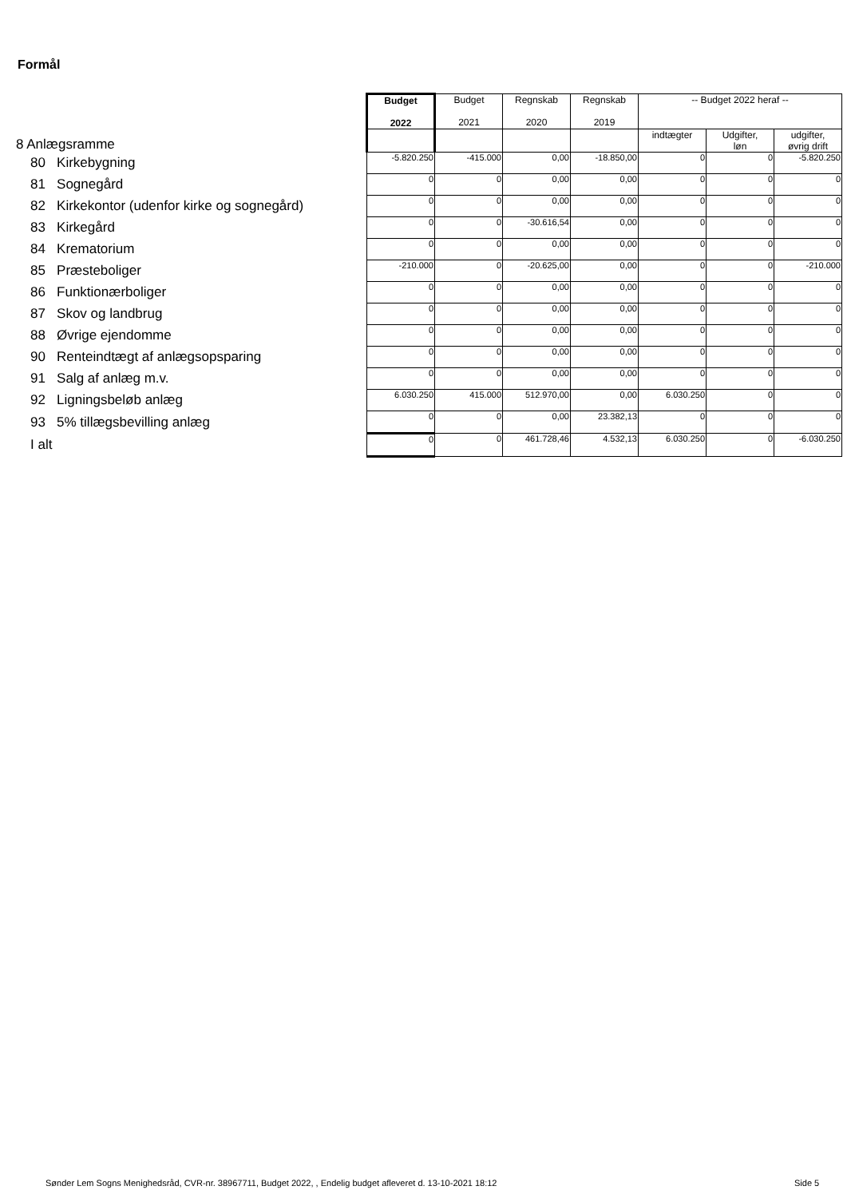Formål
| 8 Anlægsramme | Budget 2022 | Budget 2021 | Regnskab 2020 | Regnskab 2019 | -- Budget 2022 heraf -- | | |
| | | | | | indtægter | Udgifter, løn | udgifter, øvrig drift |
| 80 Kirkebygning | -5.820.250 | -415.000 | 0,00 | -18.850,00 | 0 | 0 | -5.820.250 |
| 81 Sognegård | 0 | 0 | 0,00 | 0,00 | 0 | 0 | 0 |
| 82 Kirkekontor (udenfor kirke og sognegård) | 0 | 0 | 0,00 | 0,00 | 0 | 0 | 0 |
| 83 Kirkegård | 0 | 0 | -30.616,54 | 0,00 | 0 | 0 | 0 |
| 84 Krematorium | 0 | 0 | 0,00 | 0,00 | 0 | 0 | 0 |
| 85 Præsteboliger | -210.000 | 0 | -20.625,00 | 0,00 | 0 | 0 | -210.000 |
| 86 Funktionærboliger | 0 | 0 | 0,00 | 0,00 | 0 | 0 | 0 |
| 87 Skov og landbrug | 0 | 0 | 0,00 | 0,00 | 0 | 0 | 0 |
| 88 Øvrige ejendomme | 0 | 0 | 0,00 | 0,00 | 0 | 0 | 0 |
| 90 Renteindtægt af anlægsopsparing | 0 | 0 | 0,00 | 0,00 | 0 | 0 | 0 |
| 91 Salg af anlæg m.v. | 0 | 0 | 0,00 | 0,00 | 0 | 0 | 0 |
| 92 Ligningsbeløb anlæg | 6.030.250 | 415.000 | 512.970,00 | 0,00 | 6.030.250 | 0 | 0 |
| 93 5% tillægsbevilling anlæg | 0 | 0 | 0,00 | 23.382,13 | 0 | 0 | 0 |
| I alt | 0 | 0 | 461.728,46 | 4.532,13 | 6.030.250 | 0 | -6.030.250 |
Sønder Lem Sogns Menighedsråd, CVR-nr. 38967711, Budget 2022, , Endelig budget afleveret d. 13-10-2021 18:12
Side 5